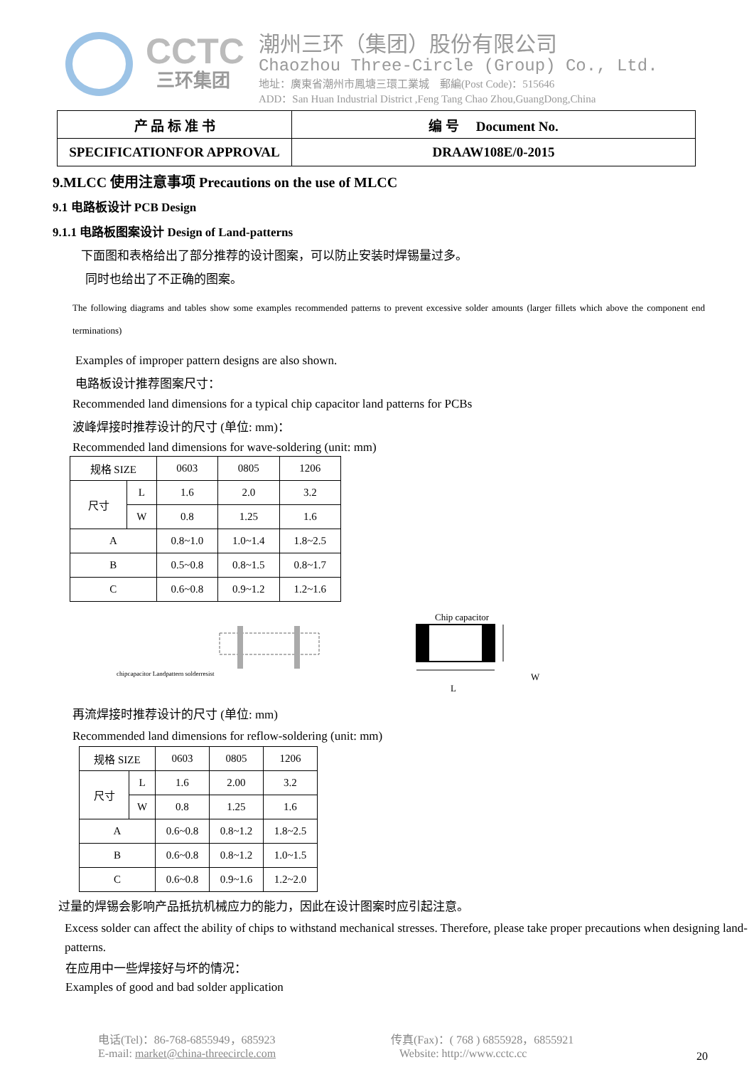CCTC
三环集团
潮州三环（集团）股份有限公司
Chaozhou Three-Circle (Group) Co., Ltd.
地址：廣東省潮州市鳳塘三環工業城 郵編(Post Code)：515646
ADD：San Huan Industrial District ,Feng Tang Chao Zhou,GuangDong,China
| 产 品 标 准 书 | 编 号 Document No. |
| SPECIFICATIONFOR APPROVAL | DRAAW108E/0-2015 |
9.MLCC 使用注意事项 Precautions on the use of MLCC
9.1 电路板设计 PCB Design
9.1.1 电路板图案设计 Design of Land-patterns
下面图和表格给出了部分推荐的设计图案，可以防止安装时焊锡量过多。
同时也给出了不正确的图案。
The following diagrams and tables show some examples recommended patterns to prevent excessive solder amounts (larger fillets which above the component end terminations)
Examples of improper pattern designs are also shown.
电路板设计推荐图案尺寸：
Recommended land dimensions for a typical chip capacitor land patterns for PCBs
波峰焊接时推荐设计的尺寸 (单位: mm)：
Recommended land dimensions for wave-soldering (unit: mm)
| 规格 SIZE | | 0603 | 0805 | 1206 |
| 尺寸 | L | 1.6 | 2.0 | 3.2 |
| | W | 0.8 | 1.25 | 1.6 |
| A | | 0.8~1.0 | 1.0~1.4 | 1.8~2.5 |
| B | | 0.5~0.8 | 0.8~1.5 | 0.8~1.7 |
| C | | 0.6~0.8 | 0.9~1.2 | 1.2~1.6 |
chipcapacitor Landpattern solderresist
Chip capacitor
W
L
再流焊接时推荐设计的尺寸 (单位: mm)
Recommended land dimensions for reflow-soldering (unit: mm)
| 规格 SIZE | | 0603 | 0805 | 1206 |
| 尺寸 | L | 1.6 | 2.00 | 3.2 |
| | W | 0.8 | 1.25 | 1.6 |
| A | | 0.6~0.8 | 0.8~1.2 | 1.8~2.5 |
| B | | 0.6~0.8 | 0.8~1.2 | 1.0~1.5 |
| C | | 0.6~0.8 | 0.9~1.6 | 1.2~2.0 |
过量的焊锡会影响产品抵抗机械应力的能力，因此在设计图案时应引起注意。
Excess solder can affect the ability of chips to withstand mechanical stresses. Therefore, please take proper precautions when designing land-patterns.
在应用中一些焊接好与坏的情况：
Examples of good and bad solder application
电话(Tel)：86-768-6855949，685923
E-mail: market@china-threecircle.com
传真(Fax)：( 768 ) 6855928，6855921
Website: http://www.cctc.cc
20